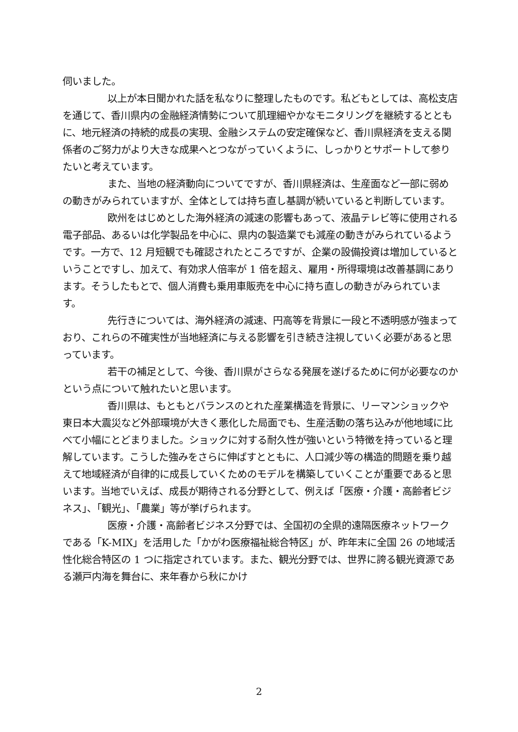伺いました。
以上が本日聞かれた話を私なりに整理したものです。私どもとしては、高松支店を通じて、香川県内の金融経済情勢について肌理細やかなモニタリングを継続するとともに、地元経済の持続的成長の実現、金融システムの安定確保など、香川県経済を支える関係者のご努力がより大きな成果へとつながっていくように、しっかりとサポートして参りたいと考えています。
また、当地の経済動向についてですが、香川県経済は、生産面など一部に弱めの動きがみられていますが、全体としては持ち直し基調が続いていると判断しています。
欧州をはじめとした海外経済の減速の影響もあって、液晶テレビ等に使用される電子部品、あるいは化学製品を中心に、県内の製造業でも減産の動きがみられているようです。一方で、12 月短観でも確認されたところですが、企業の設備投資は増加しているということですし、加えて、有効求人倍率が 1 倍を超え、雇用・所得環境は改善基調にあります。そうしたもとで、個人消費も乗用車販売を中心に持ち直しの動きがみられています。
先行きについては、海外経済の減速、円高等を背景に一段と不透明感が強まっており、これらの不確実性が当地経済に与える影響を引き続き注視していく必要があると思っています。
若干の補足として、今後、香川県がさらなる発展を遂げるために何が必要なのかという点について触れたいと思います。
香川県は、もともとバランスのとれた産業構造を背景に、リーマンショックや東日本大震災など外部環境が大きく悪化した局面でも、生産活動の落ち込みが他地域に比べて小幅にとどまりました。ショックに対する耐久性が強いという特徴を持っていると理解しています。こうした強みをさらに伸ばすとともに、人口減少等の構造的問題を乗り越えて地域経済が自律的に成長していくためのモデルを構築していくことが重要であると思います。当地でいえば、成長が期待される分野として、例えば「医療・介護・高齢者ビジネス」、「観光」、「農業」等が挙げられます。
医療・介護・高齢者ビジネス分野では、全国初の全県的遠隔医療ネットワークである「K-MIX」を活用した「かがわ医療福祉総合特区」が、昨年末に全国 26 の地域活性化総合特区の 1 つに指定されています。また、観光分野では、世界に誇る観光資源である瀬戸内海を舞台に、来年春から秋にかけ
2